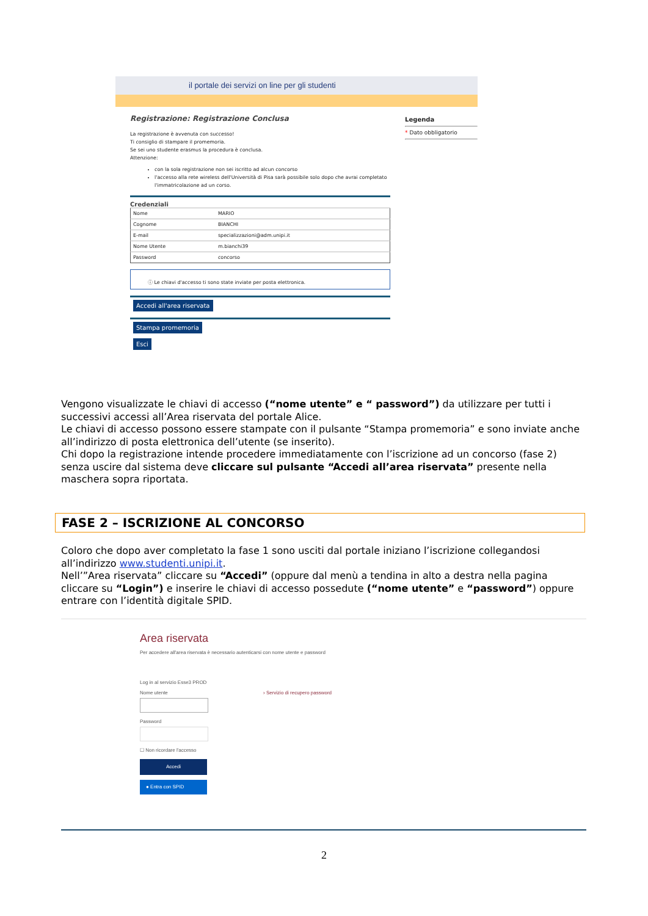il portale dei servizi on line per gli studenti
Registrazione: Registrazione Conclusa
La registrazione è avvenuta con successo!
Ti consiglio di stampare il promemoria.
Se sei uno studente erasmus la procedura è conclusa.
Attenzione:
con la sola registrazione non sei iscritto ad alcun concorso
l'accesso alla rete wireless dell'Università di Pisa sarà possibile solo dopo che avrai completato l'immatricolazione ad un corso.
Credenziali
| Nome | MARIO |
| Cognome | BIANCHI |
| E-mail | specializzazioni@adm.unipi.it |
| Nome Utente | m.bianchi39 |
| Password | concorso |
ⓘ Le chiavi d'accesso ti sono state inviate per posta elettronica.
Accedi all'area riservata
Stampa promemoria
Esci
Legenda
* Dato obbligatorio
Vengono visualizzate le chiavi di accesso (“nome utente” e “ password”) da utilizzare per tutti i successivi accessi all’Area riservata del portale Alice.
Le chiavi di accesso possono essere stampate con il pulsante “Stampa promemoria” e sono inviate anche all’indirizzo di posta elettronica dell’utente (se inserito).
Chi dopo la registrazione intende procedere immediatamente con l’iscrizione ad un concorso (fase 2) senza uscire dal sistema deve cliccare sul pulsante “Accedi all’area riservata” presente nella maschera sopra riportata.
FASE 2 – ISCRIZIONE AL CONCORSO
Coloro che dopo aver completato la fase 1 sono usciti dal portale iniziano l’iscrizione collegandosi all’indirizzo www.studenti.unipi.it.
Nell’”Area riservata” cliccare su “Accedi” (oppure dal menù a tendina in alto a destra nella pagina cliccare su “Login”) e inserire le chiavi di accesso possedute (“nome utente” e “password”) oppure entrare con l’identità digitale SPID.
Area riservata
Per accedere all'area riservata è necessario autenticarsi con nome utente e password
Log in al servizio Esse3 PROD
Nome utente
Password
☐ Non ricordare l'accesso
Accedi
● Entra con SPID
› Servizio di recupero password
2